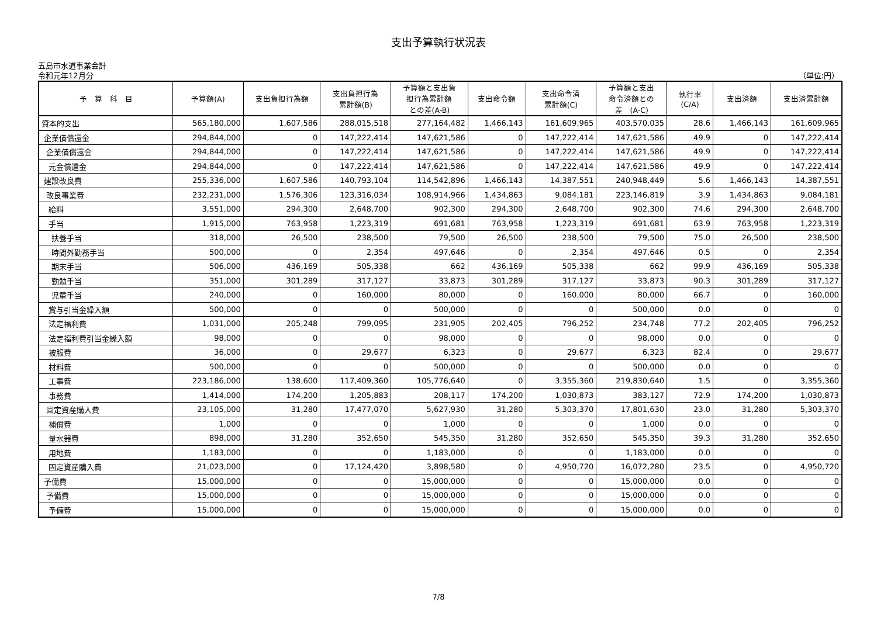支出予算執行状況表
五島市水道事業会計
令和元年12月分 （単位:円）
| 予 算 科 目 | 予算額(A) | 支出負担行為額 | 支出負担行為 累計額(B) | 予算額と支出負 担行為累計額 との差(A-B) | 支出命令額 | 支出命令済 累計額(C) | 予算額と支出 命令済額との 差 (A-C) | 執行率 (C/A) | 支出済額 | 支出済累計額 |
| --- | --- | --- | --- | --- | --- | --- | --- | --- | --- | --- |
| 資本的支出 | 565,180,000 | 1,607,586 | 288,015,518 | 277,164,482 | 1,466,143 | 161,609,965 | 403,570,035 | 28.6 | 1,466,143 | 161,609,965 |
| 企業債償還金 | 294,844,000 | 0 | 147,222,414 | 147,621,586 | 0 | 147,222,414 | 147,621,586 | 49.9 | 0 | 147,222,414 |
| 企業債償還金 | 294,844,000 | 0 | 147,222,414 | 147,621,586 | 0 | 147,222,414 | 147,621,586 | 49.9 | 0 | 147,222,414 |
| 元金償還金 | 294,844,000 | 0 | 147,222,414 | 147,621,586 | 0 | 147,222,414 | 147,621,586 | 49.9 | 0 | 147,222,414 |
| 建設改良費 | 255,336,000 | 1,607,586 | 140,793,104 | 114,542,896 | 1,466,143 | 14,387,551 | 240,948,449 | 5.6 | 1,466,143 | 14,387,551 |
| 改良事業費 | 232,231,000 | 1,576,306 | 123,316,034 | 108,914,966 | 1,434,863 | 9,084,181 | 223,146,819 | 3.9 | 1,434,863 | 9,084,181 |
| 給料 | 3,551,000 | 294,300 | 2,648,700 | 902,300 | 294,300 | 2,648,700 | 902,300 | 74.6 | 294,300 | 2,648,700 |
| 手当 | 1,915,000 | 763,958 | 1,223,319 | 691,681 | 763,958 | 1,223,319 | 691,681 | 63.9 | 763,958 | 1,223,319 |
| 扶養手当 | 318,000 | 26,500 | 238,500 | 79,500 | 26,500 | 238,500 | 79,500 | 75.0 | 26,500 | 238,500 |
| 時間外勤務手当 | 500,000 | 0 | 2,354 | 497,646 | 0 | 2,354 | 497,646 | 0.5 | 0 | 2,354 |
| 期末手当 | 506,000 | 436,169 | 505,338 | 662 | 436,169 | 505,338 | 662 | 99.9 | 436,169 | 505,338 |
| 勤勉手当 | 351,000 | 301,289 | 317,127 | 33,873 | 301,289 | 317,127 | 33,873 | 90.3 | 301,289 | 317,127 |
| 児童手当 | 240,000 | 0 | 160,000 | 80,000 | 0 | 160,000 | 80,000 | 66.7 | 0 | 160,000 |
| 賞与引当金繰入額 | 500,000 | 0 | 0 | 500,000 | 0 | 0 | 500,000 | 0.0 | 0 | 0 |
| 法定福利費 | 1,031,000 | 205,248 | 799,095 | 231,905 | 202,405 | 796,252 | 234,748 | 77.2 | 202,405 | 796,252 |
| 法定福利費引当金繰入額 | 98,000 | 0 | 0 | 98,000 | 0 | 0 | 98,000 | 0.0 | 0 | 0 |
| 被服費 | 36,000 | 0 | 29,677 | 6,323 | 0 | 29,677 | 6,323 | 82.4 | 0 | 29,677 |
| 材料費 | 500,000 | 0 | 0 | 500,000 | 0 | 0 | 500,000 | 0.0 | 0 | 0 |
| 工事費 | 223,186,000 | 138,600 | 117,409,360 | 105,776,640 | 0 | 3,355,360 | 219,830,640 | 1.5 | 0 | 3,355,360 |
| 事務費 | 1,414,000 | 174,200 | 1,205,883 | 208,117 | 174,200 | 1,030,873 | 383,127 | 72.9 | 174,200 | 1,030,873 |
| 固定資産購入費 | 23,105,000 | 31,280 | 17,477,070 | 5,627,930 | 31,280 | 5,303,370 | 17,801,630 | 23.0 | 31,280 | 5,303,370 |
| 補償費 | 1,000 | 0 | 0 | 1,000 | 0 | 0 | 1,000 | 0.0 | 0 | 0 |
| 量水器費 | 898,000 | 31,280 | 352,650 | 545,350 | 31,280 | 352,650 | 545,350 | 39.3 | 31,280 | 352,650 |
| 用地費 | 1,183,000 | 0 | 0 | 1,183,000 | 0 | 0 | 1,183,000 | 0.0 | 0 | 0 |
| 固定資産購入費 | 21,023,000 | 0 | 17,124,420 | 3,898,580 | 0 | 4,950,720 | 16,072,280 | 23.5 | 0 | 4,950,720 |
| 予備費 | 15,000,000 | 0 | 0 | 15,000,000 | 0 | 0 | 15,000,000 | 0.0 | 0 | 0 |
| 予備費 | 15,000,000 | 0 | 0 | 15,000,000 | 0 | 0 | 15,000,000 | 0.0 | 0 | 0 |
| 予備費 | 15,000,000 | 0 | 0 | 15,000,000 | 0 | 0 | 15,000,000 | 0.0 | 0 | 0 |
7/8